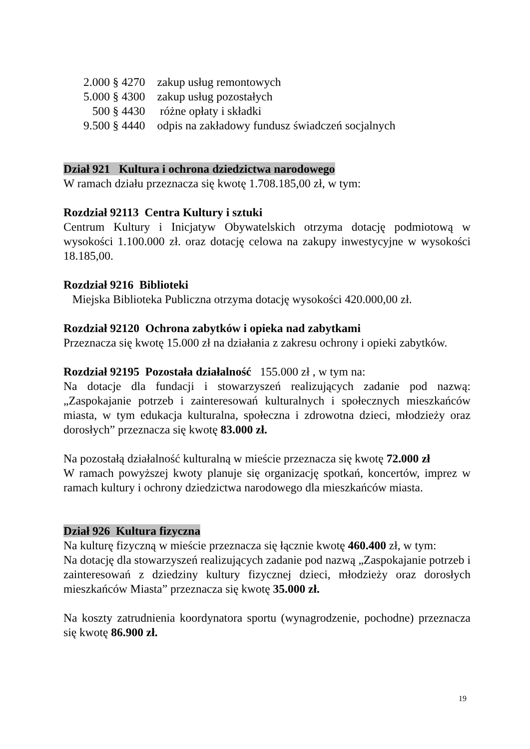| 2.000 § 4270 | zakup usług remontowych |
| 5.000 § 4300 | zakup usług pozostałych |
| 500 § 4430 | różne opłaty i składki |
| 9.500 § 4440 | odpis na zakładowy fundusz świadczeń socjalnych |
Dział 921 Kultura i ochrona dziedzictwa narodowego
W ramach działu przeznacza się kwotę 1.708.185,00 zł, w tym:
Rozdział 92113 Centra Kultury i sztuki
Centrum Kultury i Inicjatyw Obywatelskich otrzyma dotację podmiotową w wysokości 1.100.000 zł. oraz dotację celowa na zakupy inwestycyjne w wysokości 18.185,00.
Rozdział 9216 Biblioteki
Miejska Biblioteka Publiczna otrzyma dotację wysokości 420.000,00 zł.
Rozdział 92120 Ochrona zabytków i opieka nad zabytkami
Przeznacza się kwotę 15.000 zł na działania z zakresu ochrony i opieki zabytków.
Rozdział 92195 Pozostała działalność 155.000 zł , w tym na:
Na dotacje dla fundacji i stowarzyszeń realizujących zadanie pod nazwą: „Zaspokajanie potrzeb i zainteresowań kulturalnych i społecznych mieszkańców miasta, w tym edukacja kulturalna, społeczna i zdrowotna dzieci, młodzieży oraz dorosłych” przeznacza się kwotę 83.000 zł.
Na pozostałą działalność kulturalną w mieście przeznacza się kwotę 72.000 zł
W ramach powyższej kwoty planuje się organizację spotkań, koncertów, imprez w ramach kultury i ochrony dziedzictwa narodowego dla mieszkańców miasta.
Dział 926 Kultura fizyczna
Na kulturę fizyczną w mieście przeznacza się łącznie kwotę 460.400 zł, w tym:
Na dotację dla stowarzyszeń realizujących zadanie pod nazwą „Zaspokajanie potrzeb i zainteresowań z dziedziny kultury fizycznej dzieci, młodzieży oraz dorosłych mieszkańców Miasta” przeznacza się kwotę 35.000 zł.
Na koszty zatrudnienia koordynatora sportu (wynagrodzenie, pochodne) przeznacza się kwotę 86.900 zł.
19